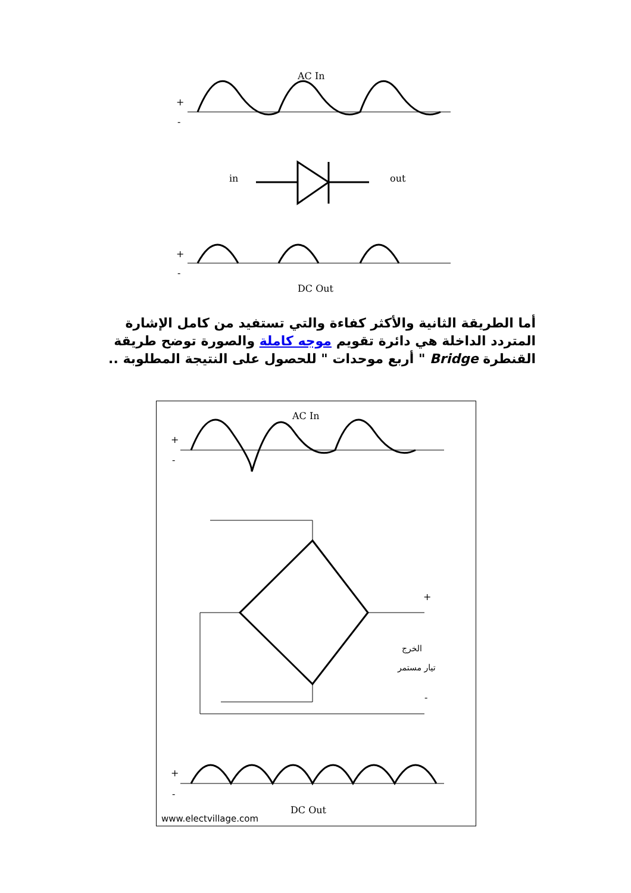AC In
+
-
in
out
+
-
DC Out
أما الطريقة الثانية والأكثر كفاءة والتي تستفيد من كامل الإشارة المتردد الداخلة هي دائرة تقويم موجه كاملة والصورة توضح طريقة القنطرة Bridge " أربع موحدات " للحصول على النتيجة المطلوبة ..
AC In
+
-
+
-
الخرج
تيار مستمر
+
-
DC Out
www.electvillage.com